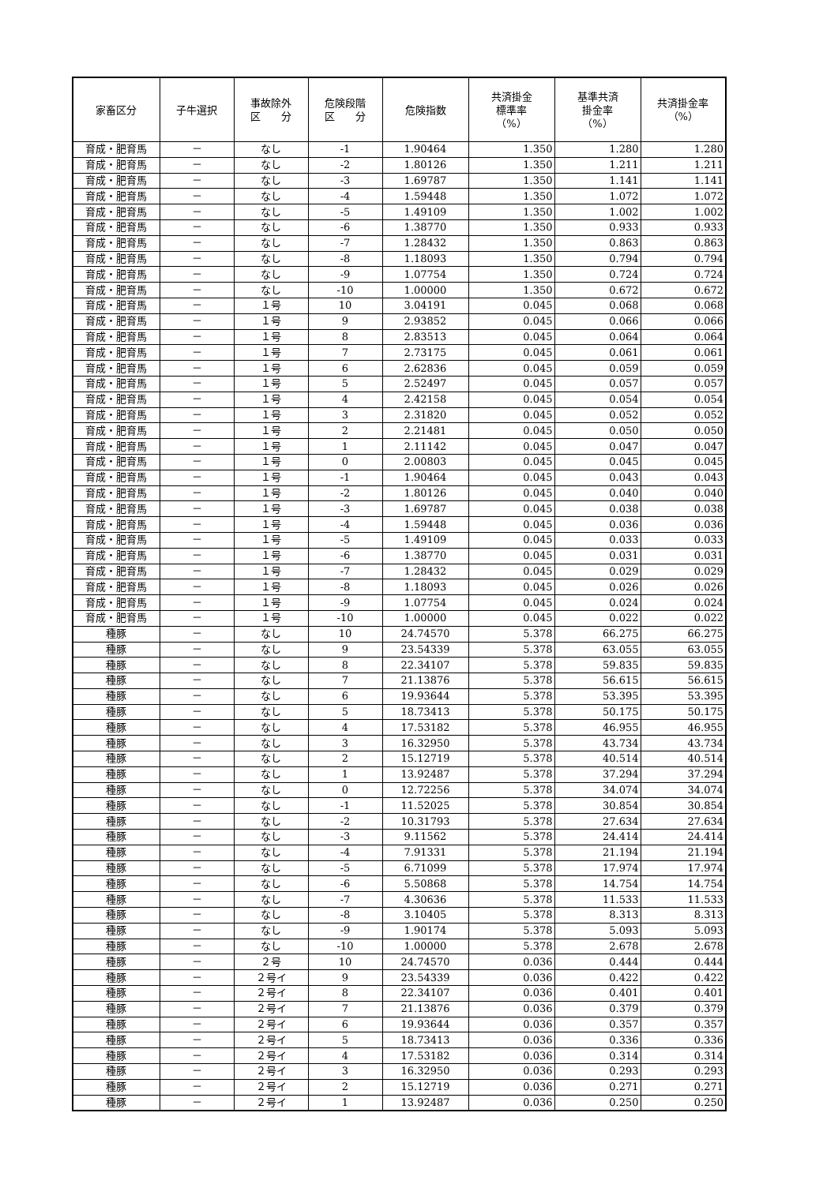| 家畜区分 | 子牛選択 | 事故除外 区 分 | 危険段階 区 分 | 危険指数 | 共済掛金 標準率 （%） | 基準共済 掛金率 （%） | 共済掛金率 （%） |
| --- | --- | --- | --- | --- | --- | --- | --- |
| 育成・肥育馬 | － | なし | -1 | 1.90464 | 1.350 | 1.280 | 1.280 |
| 育成・肥育馬 | － | なし | -2 | 1.80126 | 1.350 | 1.211 | 1.211 |
| 育成・肥育馬 | － | なし | -3 | 1.69787 | 1.350 | 1.141 | 1.141 |
| 育成・肥育馬 | － | なし | -4 | 1.59448 | 1.350 | 1.072 | 1.072 |
| 育成・肥育馬 | － | なし | -5 | 1.49109 | 1.350 | 1.002 | 1.002 |
| 育成・肥育馬 | － | なし | -6 | 1.38770 | 1.350 | 0.933 | 0.933 |
| 育成・肥育馬 | － | なし | -7 | 1.28432 | 1.350 | 0.863 | 0.863 |
| 育成・肥育馬 | － | なし | -8 | 1.18093 | 1.350 | 0.794 | 0.794 |
| 育成・肥育馬 | － | なし | -9 | 1.07754 | 1.350 | 0.724 | 0.724 |
| 育成・肥育馬 | － | なし | -10 | 1.00000 | 1.350 | 0.672 | 0.672 |
| 育成・肥育馬 | － | １号 | 10 | 3.04191 | 0.045 | 0.068 | 0.068 |
| 育成・肥育馬 | － | １号 | 9 | 2.93852 | 0.045 | 0.066 | 0.066 |
| 育成・肥育馬 | － | １号 | 8 | 2.83513 | 0.045 | 0.064 | 0.064 |
| 育成・肥育馬 | － | １号 | 7 | 2.73175 | 0.045 | 0.061 | 0.061 |
| 育成・肥育馬 | － | １号 | 6 | 2.62836 | 0.045 | 0.059 | 0.059 |
| 育成・肥育馬 | － | １号 | 5 | 2.52497 | 0.045 | 0.057 | 0.057 |
| 育成・肥育馬 | － | １号 | 4 | 2.42158 | 0.045 | 0.054 | 0.054 |
| 育成・肥育馬 | － | １号 | 3 | 2.31820 | 0.045 | 0.052 | 0.052 |
| 育成・肥育馬 | － | １号 | 2 | 2.21481 | 0.045 | 0.050 | 0.050 |
| 育成・肥育馬 | － | １号 | 1 | 2.11142 | 0.045 | 0.047 | 0.047 |
| 育成・肥育馬 | － | １号 | 0 | 2.00803 | 0.045 | 0.045 | 0.045 |
| 育成・肥育馬 | － | １号 | -1 | 1.90464 | 0.045 | 0.043 | 0.043 |
| 育成・肥育馬 | － | １号 | -2 | 1.80126 | 0.045 | 0.040 | 0.040 |
| 育成・肥育馬 | － | １号 | -3 | 1.69787 | 0.045 | 0.038 | 0.038 |
| 育成・肥育馬 | － | １号 | -4 | 1.59448 | 0.045 | 0.036 | 0.036 |
| 育成・肥育馬 | － | １号 | -5 | 1.49109 | 0.045 | 0.033 | 0.033 |
| 育成・肥育馬 | － | １号 | -6 | 1.38770 | 0.045 | 0.031 | 0.031 |
| 育成・肥育馬 | － | １号 | -7 | 1.28432 | 0.045 | 0.029 | 0.029 |
| 育成・肥育馬 | － | １号 | -8 | 1.18093 | 0.045 | 0.026 | 0.026 |
| 育成・肥育馬 | － | １号 | -9 | 1.07754 | 0.045 | 0.024 | 0.024 |
| 育成・肥育馬 | － | １号 | -10 | 1.00000 | 0.045 | 0.022 | 0.022 |
| 種豚 | － | なし | 10 | 24.74570 | 5.378 | 66.275 | 66.275 |
| 種豚 | － | なし | 9 | 23.54339 | 5.378 | 63.055 | 63.055 |
| 種豚 | － | なし | 8 | 22.34107 | 5.378 | 59.835 | 59.835 |
| 種豚 | － | なし | 7 | 21.13876 | 5.378 | 56.615 | 56.615 |
| 種豚 | － | なし | 6 | 19.93644 | 5.378 | 53.395 | 53.395 |
| 種豚 | － | なし | 5 | 18.73413 | 5.378 | 50.175 | 50.175 |
| 種豚 | － | なし | 4 | 17.53182 | 5.378 | 46.955 | 46.955 |
| 種豚 | － | なし | 3 | 16.32950 | 5.378 | 43.734 | 43.734 |
| 種豚 | － | なし | 2 | 15.12719 | 5.378 | 40.514 | 40.514 |
| 種豚 | － | なし | 1 | 13.92487 | 5.378 | 37.294 | 37.294 |
| 種豚 | － | なし | 0 | 12.72256 | 5.378 | 34.074 | 34.074 |
| 種豚 | － | なし | -1 | 11.52025 | 5.378 | 30.854 | 30.854 |
| 種豚 | － | なし | -2 | 10.31793 | 5.378 | 27.634 | 27.634 |
| 種豚 | － | なし | -3 | 9.11562 | 5.378 | 24.414 | 24.414 |
| 種豚 | － | なし | -4 | 7.91331 | 5.378 | 21.194 | 21.194 |
| 種豚 | － | なし | -5 | 6.71099 | 5.378 | 17.974 | 17.974 |
| 種豚 | － | なし | -6 | 5.50868 | 5.378 | 14.754 | 14.754 |
| 種豚 | － | なし | -7 | 4.30636 | 5.378 | 11.533 | 11.533 |
| 種豚 | － | なし | -8 | 3.10405 | 5.378 | 8.313 | 8.313 |
| 種豚 | － | なし | -9 | 1.90174 | 5.378 | 5.093 | 5.093 |
| 種豚 | － | なし | -10 | 1.00000 | 5.378 | 2.678 | 2.678 |
| 種豚 | － | ２号 | 10 | 24.74570 | 0.036 | 0.444 | 0.444 |
| 種豚 | － | ２号イ | 9 | 23.54339 | 0.036 | 0.422 | 0.422 |
| 種豚 | － | ２号イ | 8 | 22.34107 | 0.036 | 0.401 | 0.401 |
| 種豚 | － | ２号イ | 7 | 21.13876 | 0.036 | 0.379 | 0.379 |
| 種豚 | － | ２号イ | 6 | 19.93644 | 0.036 | 0.357 | 0.357 |
| 種豚 | － | ２号イ | 5 | 18.73413 | 0.036 | 0.336 | 0.336 |
| 種豚 | － | ２号イ | 4 | 17.53182 | 0.036 | 0.314 | 0.314 |
| 種豚 | － | ２号イ | 3 | 16.32950 | 0.036 | 0.293 | 0.293 |
| 種豚 | － | ２号イ | 2 | 15.12719 | 0.036 | 0.271 | 0.271 |
| 種豚 | － | ２号イ | 1 | 13.92487 | 0.036 | 0.250 | 0.250 |